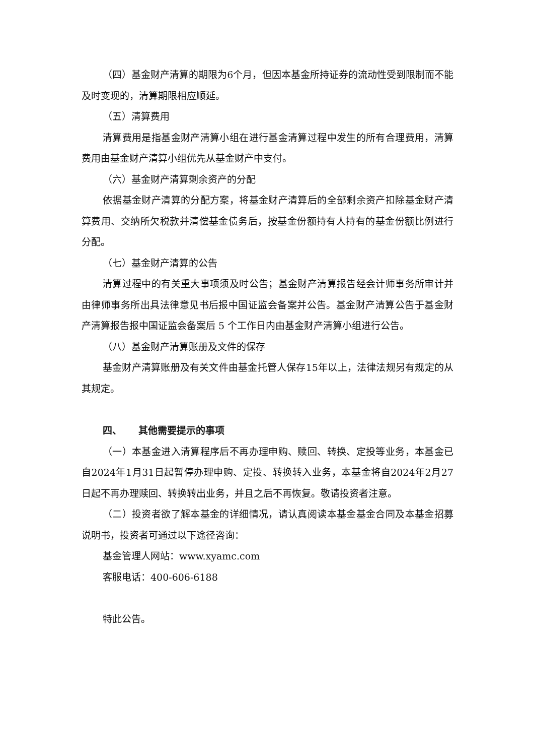（四）基金财产清算的期限为6个月，但因本基金所持证券的流动性受到限制而不能及时变现的，清算期限相应顺延。
（五）清算费用
清算费用是指基金财产清算小组在进行基金清算过程中发生的所有合理费用，清算费用由基金财产清算小组优先从基金财产中支付。
（六）基金财产清算剩余资产的分配
依据基金财产清算的分配方案，将基金财产清算后的全部剩余资产扣除基金财产清算费用、交纳所欠税款并清偿基金债务后，按基金份额持有人持有的基金份额比例进行分配。
（七）基金财产清算的公告
清算过程中的有关重大事项须及时公告；基金财产清算报告经会计师事务所审计并由律师事务所出具法律意见书后报中国证监会备案并公告。基金财产清算公告于基金财产清算报告报中国证监会备案后 5 个工作日内由基金财产清算小组进行公告。
（八）基金财产清算账册及文件的保存
基金财产清算账册及有关文件由基金托管人保存15年以上，法律法规另有规定的从其规定。
四、 其他需要提示的事项
（一）本基金进入清算程序后不再办理申购、赎回、转换、定投等业务，本基金已自2024年1月31日起暂停办理申购、定投、转换转入业务，本基金将自2024年2月27日起不再办理赎回、转换转出业务，并且之后不再恢复。敬请投资者注意。
（二）投资者欲了解本基金的详细情况，请认真阅读本基金基金合同及本基金招募说明书，投资者可通过以下途径咨询：
基金管理人网站：www.xyamc.com
客服电话：400-606-6188
特此公告。